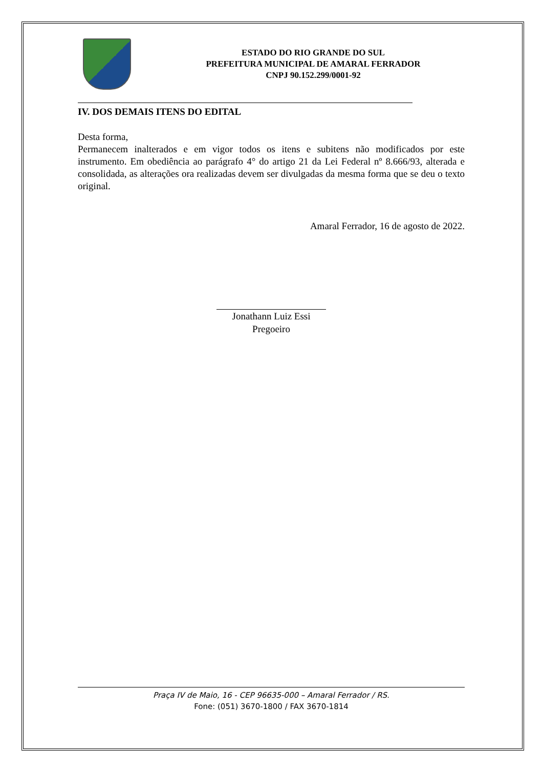ESTADO DO RIO GRANDE DO SUL
PREFEITURA MUNICIPAL DE AMARAL FERRADOR
CNPJ 90.152.299/0001-92
IV. DOS DEMAIS ITENS DO EDITAL
Desta forma,
Permanecem inalterados e em vigor todos os itens e subitens não modificados por este instrumento. Em obediência ao parágrafo 4° do artigo 21 da Lei Federal nº 8.666/93, alterada e consolidada, as alterações ora realizadas devem ser divulgadas da mesma forma que se deu o texto original.
Amaral Ferrador, 16 de agosto de 2022.
Jonathann Luiz Essi
Pregoeiro
Praça IV de Maio, 16 - CEP 96635-000 – Amaral Ferrador / RS.
Fone: (051) 3670-1800 / FAX 3670-1814